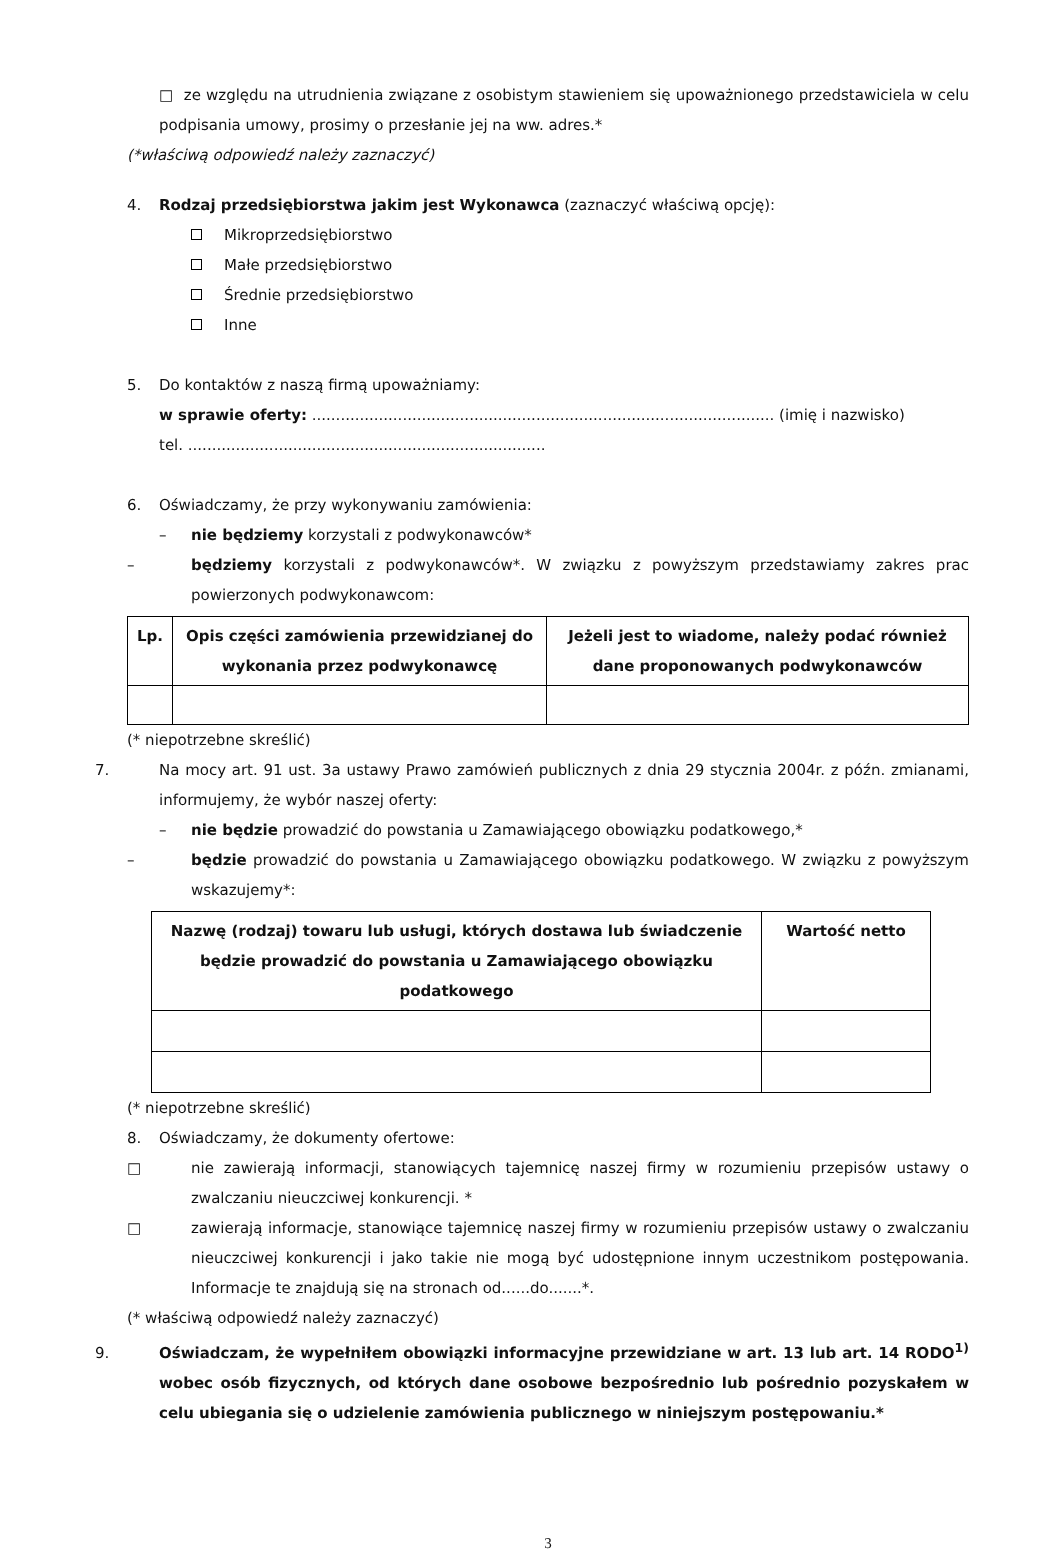□ ze względu na utrudnienia związane z osobistym stawieniem się upoważnionego przedstawiciela w celu podpisania umowy, prosimy o przesłanie jej na ww. adres.*
(*właściwą odpowiedź należy zaznaczyć)
4. Rodzaj przedsiębiorstwa jakim jest Wykonawca (zaznaczyć właściwą opcję):
Mikroprzedsiębiorstwo
Małe przedsiębiorstwo
Średnie przedsiębiorstwo
Inne
5. Do kontaktów z naszą firmą upoważniamy:
w sprawie oferty: ................................................................................................. (imię i nazwisko)
tel. ...........................................................................
6. Oświadczamy, że przy wykonywaniu zamówienia:
– nie będziemy korzystali z podwykonawców*
– będziemy korzystali z podwykonawców*. W związku z powyższym przedstawiamy zakres prac powierzonych podwykonawcom:
| Lp. | Opis części zamówienia przewidzianej do wykonania przez podwykonawcę | Jeżeli jest to wiadome, należy podać również dane proponowanych podwykonawców |
| --- | --- | --- |
(* niepotrzebne skreślić)
7. Na mocy art. 91 ust. 3a ustawy Prawo zamówień publicznych z dnia 29 stycznia 2004r. z późn. zmianami, informujemy, że wybór naszej oferty:
– nie będzie prowadzić do powstania u Zamawiającego obowiązku podatkowego,*
– będzie prowadzić do powstania u Zamawiającego obowiązku podatkowego. W związku z powyższym wskazujemy*:
| Nazwę (rodzaj) towaru lub usługi, których dostawa lub świadczenie będzie prowadzić do powstania u Zamawiającego obowiązku podatkowego | Wartość netto |
| --- | --- |
(* niepotrzebne skreślić)
8. Oświadczamy, że dokumenty ofertowe:
□ nie zawierają informacji, stanowiących tajemnicę naszej firmy w rozumieniu przepisów ustawy o zwalczaniu nieuczciwej konkurencji. *
□ zawierają informacje, stanowiące tajemnicę naszej firmy w rozumieniu przepisów ustawy o zwalczaniu nieuczciwej konkurencji i jako takie nie mogą być udostępnione innym uczestnikom postępowania. Informacje te znajdują się na stronach od......do.......*.
(* właściwą odpowiedź należy zaznaczyć)
9. Oświadczam, że wypełniłem obowiązki informacyjne przewidziane w art. 13 lub art. 14 RODO<sup>1)</sup> wobec osób fizycznych, od których dane osobowe bezpośrednio lub pośrednio pozyskałem w celu ubiegania się o udzielenie zamówienia publicznego w niniejszym postępowaniu.*
3